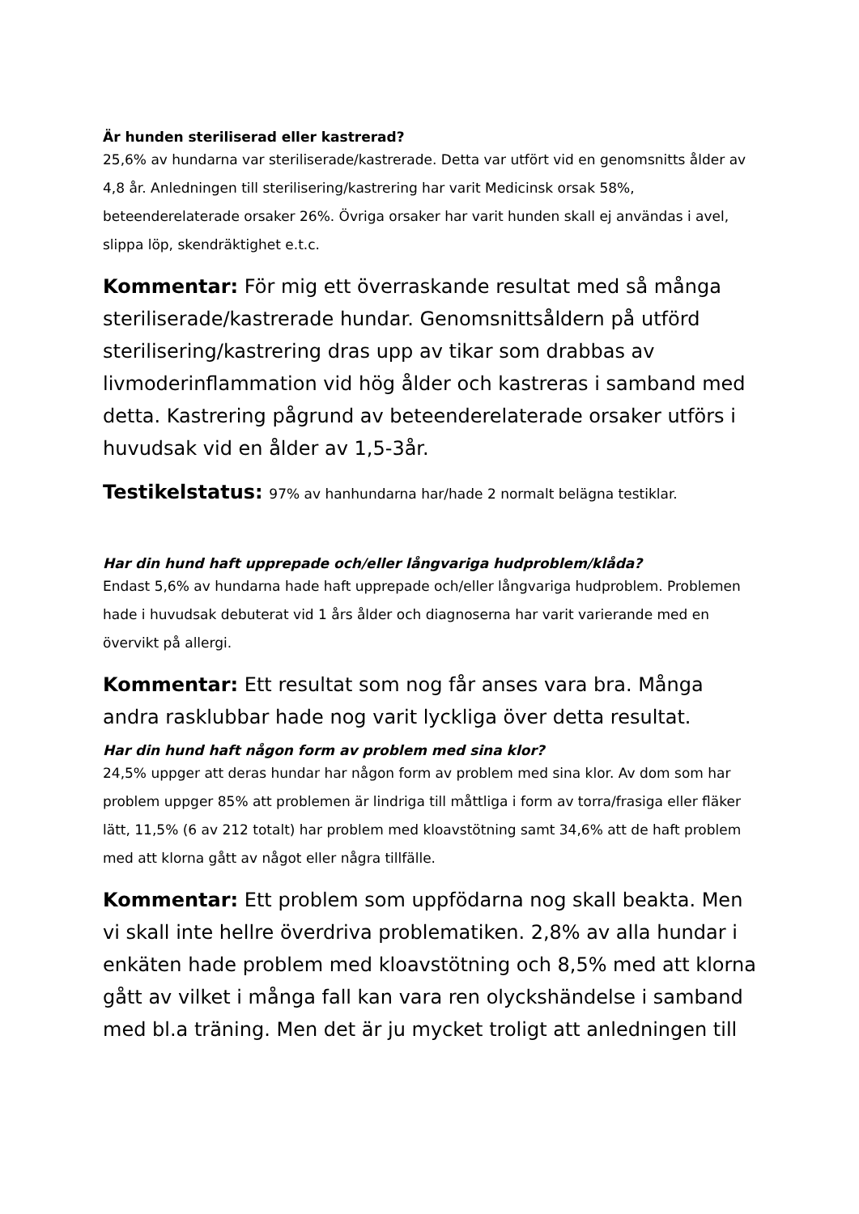Är hunden steriliserad eller kastrerad?
25,6% av hundarna var steriliserade/kastrerade. Detta var utfört vid en genomsnitts ålder av 4,8 år. Anledningen till sterilisering/kastrering har varit Medicinsk orsak 58%, beteenderelaterade orsaker 26%. Övriga orsaker har varit hunden skall ej användas i avel, slippa löp, skendräktighet e.t.c.
Kommentar: För mig ett överraskande resultat med så många steriliserade/kastrerade hundar. Genomsnittsåldern på utförd sterilisering/kastrering dras upp av tikar som drabbas av livmoderinflammation vid hög ålder och kastreras i samband med detta. Kastrering pågrund av beteenderelaterade orsaker utförs i huvudsak vid en ålder av 1,5-3år.
Testikelstatus: 97% av hanhundarna har/hade 2 normalt belägna testiklar.
Har din hund haft upprepade och/eller långvariga hudproblem/klåda?
Endast 5,6% av hundarna hade haft upprepade och/eller långvariga hudproblem. Problemen hade i huvudsak debuterat vid 1 års ålder och diagnoserna har varit varierande med en övervikt på allergi.
Kommentar: Ett resultat som nog får anses vara bra. Många andra rasklubbar hade nog varit lyckliga över detta resultat.
Har din hund haft någon form av problem med sina klor?
24,5% uppger att deras hundar har någon form av problem med sina klor. Av dom som har problem uppger 85% att problemen är lindriga till måttliga i form av torra/frasiga eller fläker lätt, 11,5% (6 av 212 totalt) har problem med kloavstötning samt 34,6% att de haft problem med att klorna gått av något eller några tillfälle.
Kommentar: Ett problem som uppfödarna nog skall beakta. Men vi skall inte hellre överdriva problematiken. 2,8% av alla hundar i enkäten hade problem med kloavstötning och 8,5% med att klorna gått av vilket i många fall kan vara ren olyckshändelse i samband med bl.a träning. Men det är ju mycket troligt att anledningen till